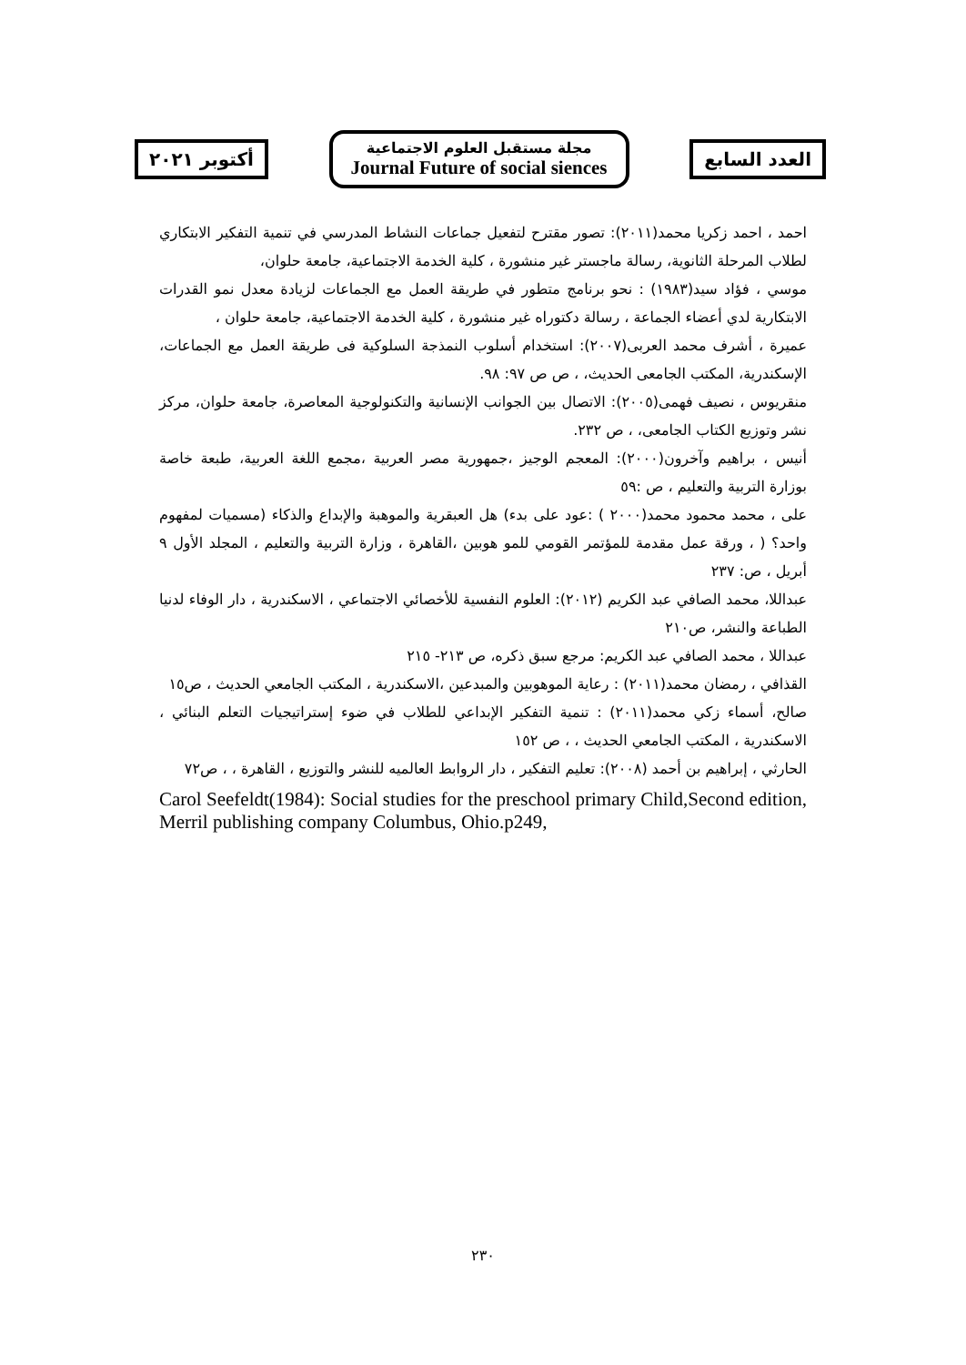أكتوبر ٢٠٢١
مجلة مستقبل العلوم الاجتماعية
Journal Future of social siences
العدد السابع
احمد ، احمد زكريا محمد(٢٠١١): تصور مقترح لتفعيل جماعات النشاط المدرسي في تنمية التفكير الابتكاري لطلاب المرحلة الثانوية، رسالة ماجستر غير منشورة ، كلية الخدمة الاجتماعية، جامعة حلوان،
موسي ، فؤاد سيد(١٩٨٣) : نحو برنامج متطور في طريقة العمل مع الجماعات لزيادة معدل نمو القدرات الابتكارية لدي أعضاء الجماعة ، رسالة دكتوراه غير منشورة ، كلية الخدمة الاجتماعية، جامعة حلوان ،
عميرة ، أشرف محمد العربى(٢٠٠٧): استخدام أسلوب النمذجة السلوكية فى طريقة العمل مع الجماعات، الإسكندرية، المكتب الجامعى الحديث، ، ص ص ٩٧: ٩٨.
منقريوس ، نصيف فهمى(٢٠٠٥): الاتصال بين الجوانب الإنسانية والتكنولوجية المعاصرة، جامعة حلوان، مركز نشر وتوزيع الكتاب الجامعى، ، ص ٢٣٢.
أنيس ، براهيم وآخرون(٢٠٠٠): المعجم الوجيز ،جمهورية مصر العربية ،مجمع اللغة العربية، طبعة خاصة بوزارة التربية والتعليم ، ص :٥٩
على ، محمد محمود محمد(٢٠٠٠ ) :عود على بدء) هل العبقرية والموهبة والإبداع والذكاء (مسميات لمفهوم واحد؟ ( ، ورقة عمل مقدمة للمؤتمر القومي للمو هوبين ،القاهرة ، وزارة التربية والتعليم ، المجلد الأول ٩ أبريل ، ص: ٢٣٧
عبداللا، محمد الصافي عبد الكريم (٢٠١٢): العلوم النفسية للأخصائي الاجتماعي ، الاسكندرية ، دار الوفاء لدنيا الطباعة والنشر، ص٢١٠
عبداللا ، محمد الصافي عبد الكريم: مرجع سبق ذكره، ص ٢١٣- ٢١٥
القذافي ، رمضان محمد(٢٠١١) : رعاية الموهوبين والمبدعين ،الاسكندرية ، المكتب الجامعي الحديث ، ص١٥
صالح، أسماء زكي محمد(٢٠١١) : تنمية التفكير الإبداعي للطلاب في ضوء إستراتيجيات التعلم البنائي ، الاسكندرية ، المكتب الجامعي الحديث ، ، ص ١٥٢
الحارثي ، إبراهيم بن أحمد (٢٠٠٨): تعليم التفكير ، دار الروابط العالميه للنشر والتوزيع ، القاهرة ، ، ص٧٢
Carol Seefeldt(1984): Social studies for the preschool primary Child,Second edition, Merril publishing company Columbus, Ohio.p249,
٢٣٠